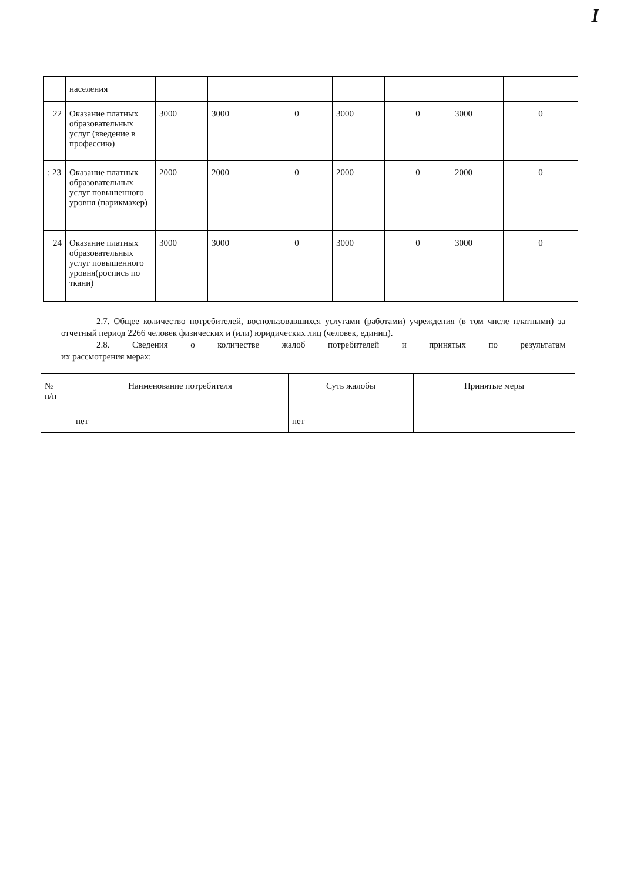I
| | населения | | | | | | | |
| 22 | Оказание платных образовательных услуг (введение в профессию) | 3000 | 3000 | 0 | 3000 | 0 | 3000 | 0 |
| ; 23 | Оказание платных образовательных услуг повышенного уровня (парикмахер) | 2000 | 2000 | 0 | 2000 | 0 | 2000 | 0 |
| 24 | Оказание платных образовательных услуг повышенного уровня(роспись по ткани) | 3000 | 3000 | 0 | 3000 | 0 | 3000 | 0 |
2.7. Общее количество потребителей, воспользовавшихся услугами (работами) учреждения (в том числе платными) за отчетный период 2266 человек физических и (или) юридических лиц (человек, единиц).
2.8. Сведения о количестве жалоб потребителей и принятых по результатам
их рассмотрения мерах:
| № п/п | Наименование потребителя | Суть жалобы | Принятые меры |
| --- | --- | --- | --- |
| | нет | нет | |